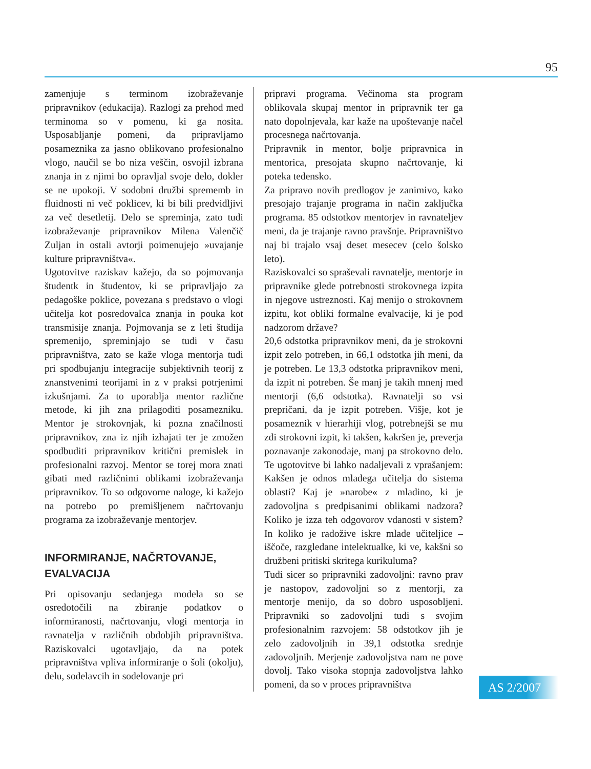95
zamenjuje s terminom izobraževanje pripravnikov (edukacija). Razlogi za prehod med terminoma so v pomenu, ki ga nosita. Usposabljanje pomeni, da pripravljamo posameznika za jasno oblikovano profesionalno vlogo, naučil se bo niza veščin, osvojil izbrana znanja in z njimi bo opravljal svoje delo, dokler se ne upokoji. V sodobni družbi sprememb in fluidnosti ni več poklicev, ki bi bili predvidljivi za več desetletij. Delo se spreminja, zato tudi izobraževanje pripravnikov Milena Valenčič Zuljan in ostali avtorji poimenujejo »uvajanje kulture pripravništva«.
Ugotovitve raziskav kažejo, da so pojmovanja študentk in študentov, ki se pripravljajo za pedagoške poklice, povezana s predstavo o vlogi učitelja kot posredovalca znanja in pouka kot transmisije znanja. Pojmovanja se z leti študija spremenijo, spreminjajo se tudi v času pripravništva, zato se kaže vloga mentorja tudi pri spodbujanju integracije subjektivnih teorij z znanstvenimi teorijami in z v praksi potrjenimi izkušnjami. Za to uporablja mentor različne metode, ki jih zna prilagoditi posamezniku. Mentor je strokovnjak, ki pozna značilnosti pripravnikov, zna iz njih izhajati ter je zmožen spodbuditi pripravnikov kritični premislek in profesionalni razvoj. Mentor se torej mora znati gibati med različnimi oblikami izobraževanja pripravnikov. To so odgovorne naloge, ki kažejo na potrebo po premišljenem načrtovanju programa za izobraževanje mentorjev.
INFORMIRANJE, NAČRTOVANJE, EVALVACIJA
Pri opisovanju sedanjega modela so se osredotočili na zbiranje podatkov o informiranosti, načrtovanju, vlogi mentorja in ravnatelja v različnih obdobjih pripravništva. Raziskovalci ugotavljajo, da na potek pripravništva vpliva informiranje o šoli (okolju), delu, sodelavcih in sodelovanje pri
pripravi programa. Večinoma sta program oblikovala skupaj mentor in pripravnik ter ga nato dopolnjevala, kar kaže na upoštevanje načel procesnega načrtovanja.
Pripravnik in mentor, bolje pripravnica in mentorica, presojata skupno načrtovanje, ki poteka tedensko.
Za pripravo novih predlogov je zanimivo, kako presojajo trajanje programa in način zaključka programa. 85 odstotkov mentorjev in ravnateljev meni, da je trajanje ravno pravšnje. Pripravništvo naj bi trajalo vsaj deset mesecev (celo šolsko leto).
Raziskovalci so spraševali ravnatelje, mentorje in pripravnike glede potrebnosti strokovnega izpita in njegove ustreznosti. Kaj menijo o strokovnem izpitu, kot obliki formalne evalvacije, ki je pod nadzorom države?
20,6 odstotka pripravnikov meni, da je strokovni izpit zelo potreben, in 66,1 odstotka jih meni, da je potreben. Le 13,3 odstotka pripravnikov meni, da izpit ni potreben. Še manj je takih mnenj med mentorji (6,6 odstotka). Ravnatelji so vsi prepričani, da je izpit potreben. Višje, kot je posameznik v hierarhiji vlog, potrebnejši se mu zdi strokovni izpit, ki takšen, kakršen je, preverja poznavanje zakonodaje, manj pa strokovno delo. Te ugotovitve bi lahko nadaljevali z vprašanjem: Kakšen je odnos mladega učitelja do sistema oblasti? Kaj je »narobe« z mladino, ki je zadovoljna s predpisanimi oblikami nadzora? Koliko je izza teh odgovorov vdanosti v sistem? In koliko je radožive iskre mlade učiteljice – iščoče, razgledane intelektualke, ki ve, kakšni so družbeni pritiski skritega kurikuluma?
Tudi sicer so pripravniki zadovoljni: ravno prav je nastopov, zadovoljni so z mentorji, za mentorje menijo, da so dobro usposobljeni. Pripravniki so zadovoljni tudi s svojim profesionalnim razvojem: 58 odstotkov jih je zelo zadovoljnih in 39,1 odstotka srednje zadovoljnih. Merjenje zadovoljstva nam ne pove dovolj. Tako visoka stopnja zadovoljstva lahko pomeni, da so v proces pripravništva
AS 2/2007